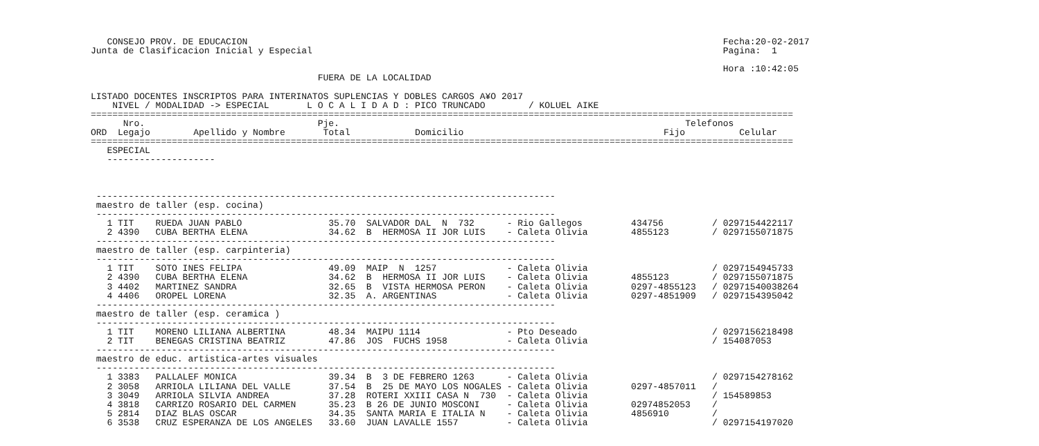CONSEJO PROV. DE EDUCACION                                                                                        Fecha:20-02-2017
Junta de Clasificacion Inicial y Especial                                                                            Pagina:  1

                                                                                                                     Hora :10:42:05
                                          FUERA DE LA LOCALIDAD

LISTADO DOCENTES INSCRIPTOS PARA INTERINATOS SUPLENCIAS Y DOBLES CARGOS A¥O 2017
    NIVEL / MODALIDAD -> ESPECIAL       L O C A L I D A D : PICO TRUNCADO        / KOLUEL AIKE
==================================================================================================================================
      Nro.                                Pje.                                                                Telefonos
ORD  Legajo        Apellido y Nombre       Total            Domicilio                                     Fijo          Celular
==================================================================================================================================
   ESPECIAL
   --------------------



 -------------------------------------------------------------------------------------
 maestro de taller (esp. cocina)
 -------------------------------------------------------------------------------------
| 1 | TIT | RUEDA JUAN PABLO | 35.70 | SALVADOR DAL N 732 | - Rio Gallegos | 434756 | / 0297154422117 |
| 2 | 4390 | CUBA BERTHA ELENA | 34.62 | B HERMOSA II JOR LUIS | - Caleta Olivia | 4855123 | / 0297155071875 |
 -------------------------------------------------------------------------------------
 maestro de taller (esp. carpinteria)
 -------------------------------------------------------------------------------------
| 1 | TIT | SOTO INES FELIPA | 49.09 | MAIP N 1257 | - Caleta Olivia | | / 0297154945733 |
| 2 | 4390 | CUBA BERTHA ELENA | 34.62 | B HERMOSA II JOR LUIS | - Caleta Olivia | 4855123 | / 0297155071875 |
| 3 | 4402 | MARTINEZ SANDRA | 32.65 | B VISTA HERMOSA PERON | - Caleta Olivia | 0297-4855123 | / 02971540038264 |
| 4 | 4406 | OROPEL LORENA | 32.35 | A. ARGENTINAS | - Caleta Olivia | 0297-4851909 | / 0297154395042 |
 -------------------------------------------------------------------------------------
 maestro de taller (esp. ceramica )
 -------------------------------------------------------------------------------------
| 1 | TIT | MORENO LILIANA ALBERTINA | 48.34 | MAIPU 1114 | - Pto Deseado | | / 0297156218498 |
| 2 | TIT | BENEGAS CRISTINA BEATRIZ | 47.86 | JOS FUCHS 1958 | - Caleta Olivia | | / 154087053 |
 -------------------------------------------------------------------------------------
 maestro de educ. artistica-artes visuales
 -------------------------------------------------------------------------------------
| 1 | 3383 | PALLALEF MONICA | 39.34 | B 3 DE FEBRERO 1263 | - Caleta Olivia | | / 0297154278162 |
| 2 | 3058 | ARRIOLA LILIANA DEL VALLE | 37.54 | B 25 DE MAYO LOS NOGALES | - Caleta Olivia | 0297-4857011 | / |
| 3 | 3049 | ARRIOLA SILVIA ANDREA | 37.28 | ROTERI XXIII CASA N 730 | - Caleta Olivia | | / 154589853 |
| 4 | 3818 | CARRIZO ROSARIO DEL CARMEN | 35.23 | B 26 DE JUNIO MOSCONI | - Caleta Olivia | 02974852053 | / |
| 5 | 2814 | DIAZ BLAS OSCAR | 34.35 | SANTA MARIA E ITALIA N | - Caleta Olivia | 4856910 | / |
| 6 | 3538 | CRUZ ESPERANZA DE LOS ANGELES | 33.60 | JUAN LAVALLE 1557 | - Caleta Olivia | | / 0297154197020 |